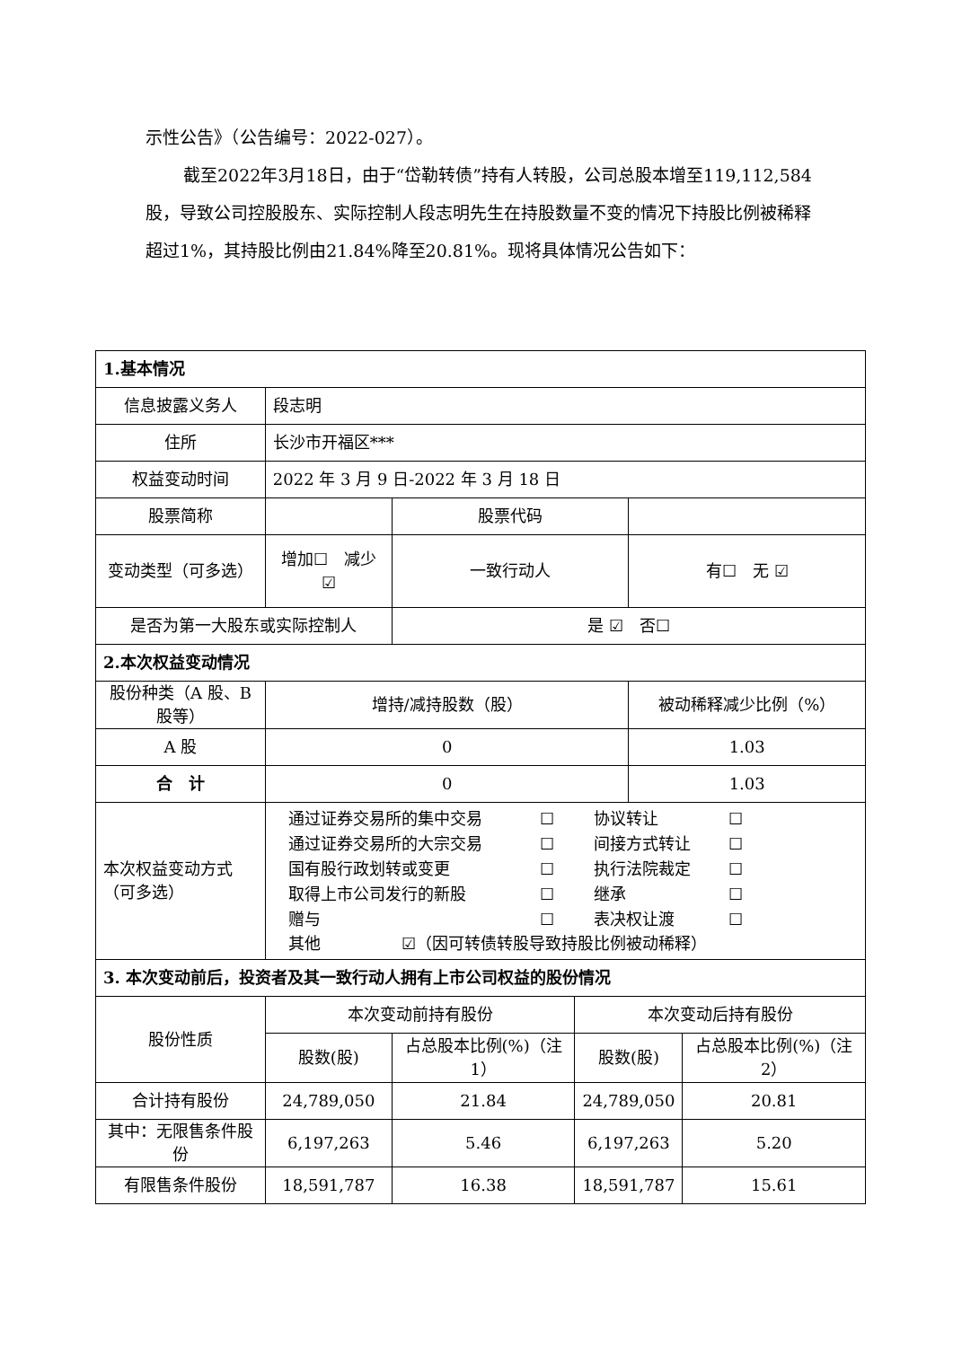示性公告》（公告编号：2022-027）。
截至2022年3月18日，由于“岱勒转债”持有人转股，公司总股本增至119,112,584股，导致公司控股股东、实际控制人段志明先生在持股数量不变的情况下持股比例被稀释超过1%，其持股比例由21.84%降至20.81%。现将具体情况公告如下：
| 1.基本情况 | | | | | | |
| 信息披露义务人 | | 段志明 | | | | |
| 住所 | | 长沙市开福区*** | | | | |
| 权益变动时间 | | 2022 年 3 月 9 日-2022 年 3 月 18 日 | | | | |
| 股票简称 | | | 股票代码 | | | |
| 变动类型（可多选） | 增加☐ 减少 ☑ | | 一致行动人 | | 有☐ 无 ☑ | |
| 是否为第一大股东或实际控制人 | | | 是 ☑ 否☐ | | | |
| 2.本次权益变动情况 | | | | | | |
| 股份种类（A 股、B 股等） | | 增持/减持股数（股） | | | 被动稀释减少比例（%） | |
| A 股 | | 0 | | | 1.03 | |
| 合 计 | | 0 | | | 1.03 | |
| 本次权益变动方式（可多选） | | 通过证券交易所的集中交易 ☐ 协议转让 ☐ 通过证券交易所的大宗交易 ☐ 间接方式转让 ☐ 国有股行政划转或变更 ☐ 执行法院裁定 ☐ 取得上市公司发行的新股 ☐ 继承 ☐ 赠与 ☐ 表决权让渡 ☐ 其他 ☑（因可转债转股导致持股比例被动稀释） | | | | |
| 3. 本次变动前后，投资者及其一致行动人拥有上市公司权益的股份情况 | | | | | | |
| 股份性质 | | 本次变动前持有股份 | | 本次变动后持有股份 | | |
| | | 股数(股) | 占总股本比例(%)（注 1） | 股数(股) | | 占总股本比例(%)（注 2） |
| 合计持有股份 | | 24,789,050 | 21.84 | 24,789,050 | | 20.81 |
| 其中：无限售条件股份 | | 6,197,263 | 5.46 | 6,197,263 | | 5.20 |
| 有限售条件股份 | | 18,591,787 | 16.38 | 18,591,787 | | 15.61 |